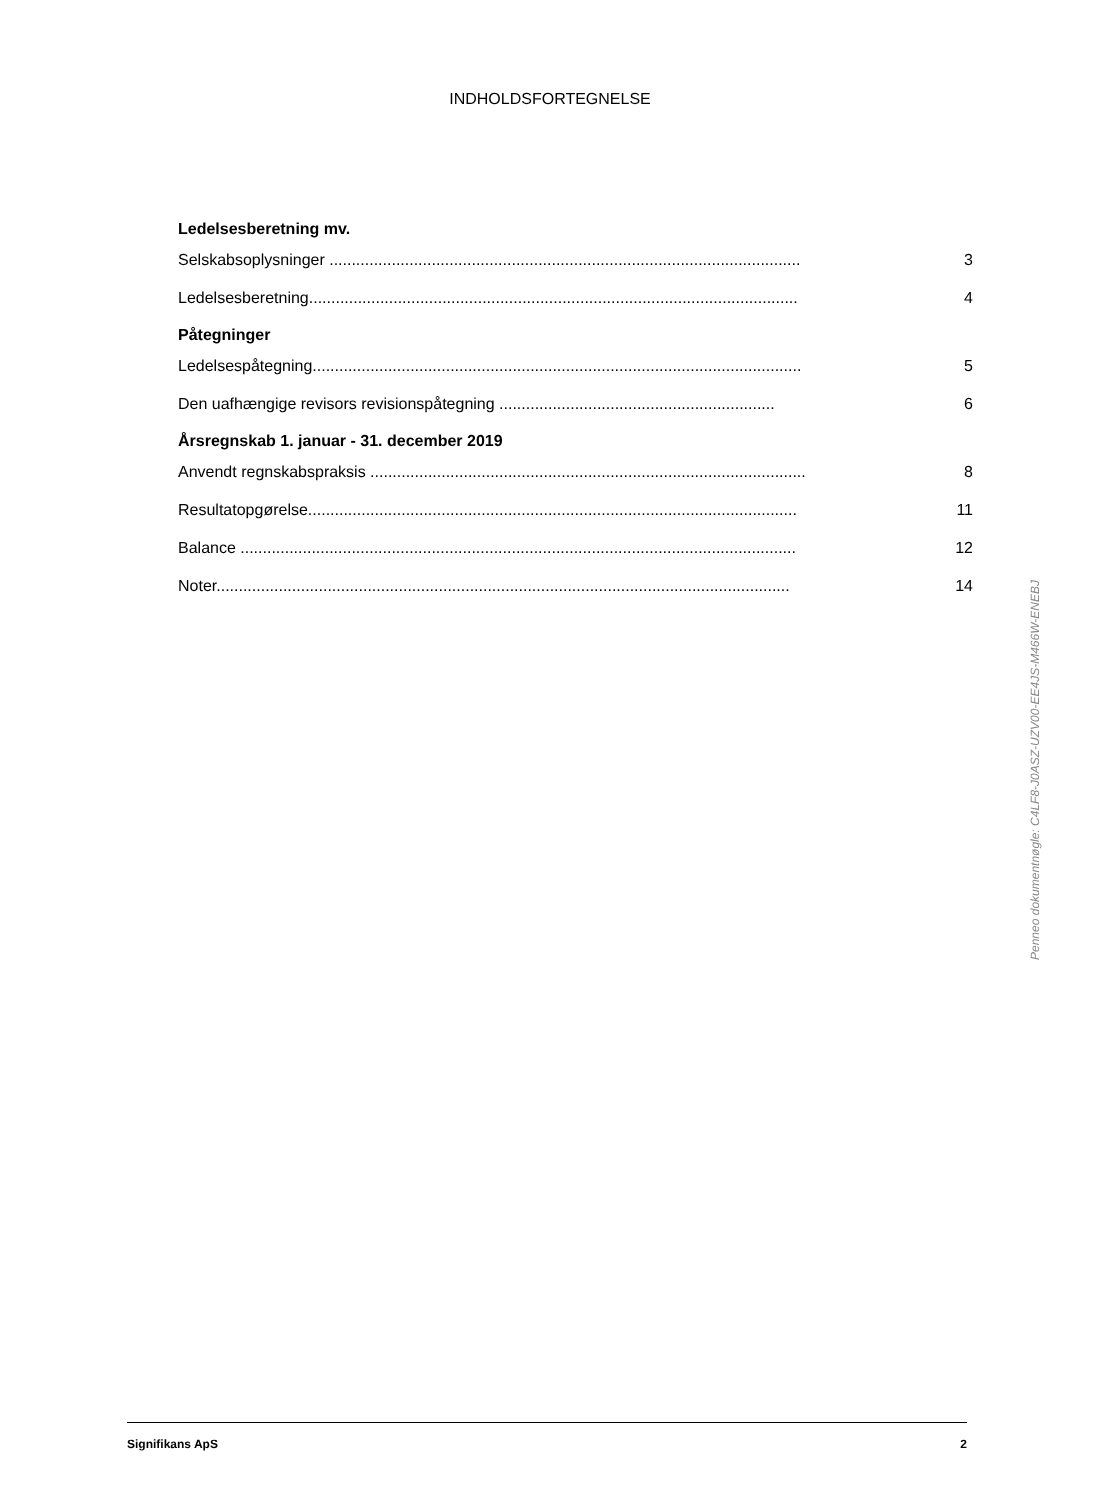INDHOLDSFORTEGNELSE
Ledelsesberetning mv.
Selskabsoplysninger .......................................................................................................... 3
Ledelsesberetning.............................................................................................................. 4
Påtegninger
Ledelsespåtegning.............................................................................................................. 5
Den uafhængige revisors revisionspåtegning .............................................................. 6
Årsregnskab 1. januar - 31. december 2019
Anvendt regnskabspraksis .................................................................................................. 8
Resultatopgørelse.............................................................................................................. 11
Balance ............................................................................................................................. 12
Noter................................................................................................................................. 14
Penneo dokumentnøgle: C4LF8-J0ASZ-UZV00-EE4JS-M466W-ENEBJ
Signifikans ApS 2